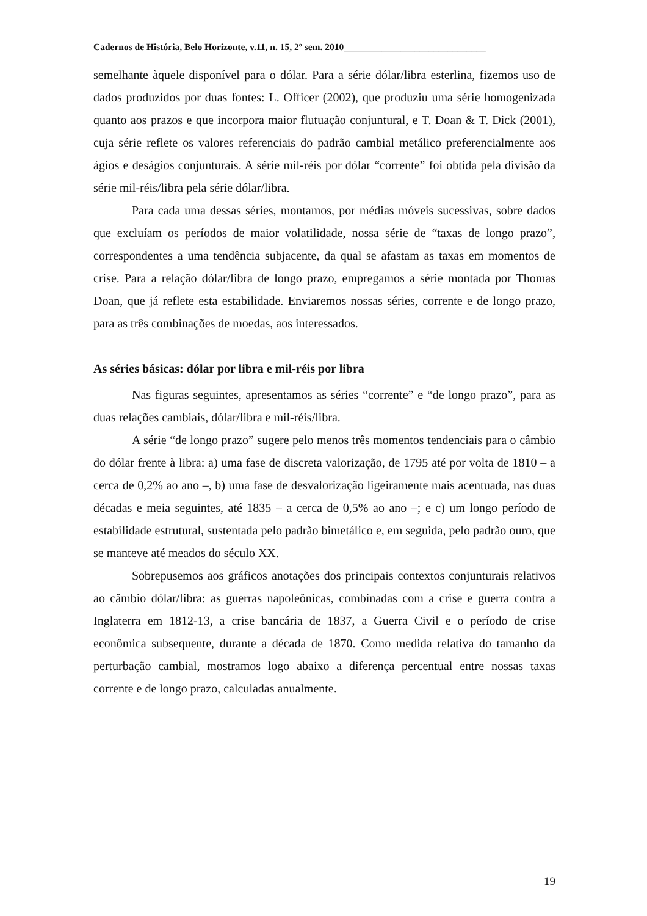Cadernos de História, Belo Horizonte, v.11, n. 15, 2º sem. 2010______________________________
semelhante àquele disponível para o dólar. Para a série dólar/libra esterlina, fizemos uso de dados produzidos por duas fontes: L. Officer (2002), que produziu uma série homogenizada quanto aos prazos e que incorpora maior flutuação conjuntural, e T. Doan & T. Dick (2001), cuja série reflete os valores referenciais do padrão cambial metálico preferencialmente aos ágios e deságios conjunturais. A série mil-réis por dólar “corrente” foi obtida pela divisão da série mil-réis/libra pela série dólar/libra.
Para cada uma dessas séries, montamos, por médias móveis sucessivas, sobre dados que excluíam os períodos de maior volatilidade, nossa série de “taxas de longo prazo”, correspondentes a uma tendência subjacente, da qual se afastam as taxas em momentos de crise. Para a relação dólar/libra de longo prazo, empregamos a série montada por Thomas Doan, que já reflete esta estabilidade. Enviaremos nossas séries, corrente e de longo prazo, para as três combinações de moedas, aos interessados.
As séries básicas: dólar por libra e mil-réis por libra
Nas figuras seguintes, apresentamos as séries “corrente” e “de longo prazo”, para as duas relações cambiais, dólar/libra e mil-réis/libra.
A série “de longo prazo” sugere pelo menos três momentos tendenciais para o câmbio do dólar frente à libra: a) uma fase de discreta valorização, de 1795 até por volta de 1810 – a cerca de 0,2% ao ano –, b) uma fase de desvalorização ligeiramente mais acentuada, nas duas décadas e meia seguintes, até 1835 – a cerca de 0,5% ao ano –; e c) um longo período de estabilidade estrutural, sustentada pelo padrão bimetálico e, em seguida, pelo padrão ouro, que se manteve até meados do século XX.
Sobrepusemos aos gráficos anotações dos principais contextos conjunturais relativos ao câmbio dólar/libra: as guerras napoleônicas, combinadas com a crise e guerra contra a Inglaterra em 1812-13, a crise bancária de 1837, a Guerra Civil e o período de crise econômica subsequente, durante a década de 1870. Como medida relativa do tamanho da perturbação cambial, mostramos logo abaixo a diferença percentual entre nossas taxas corrente e de longo prazo, calculadas anualmente.
19